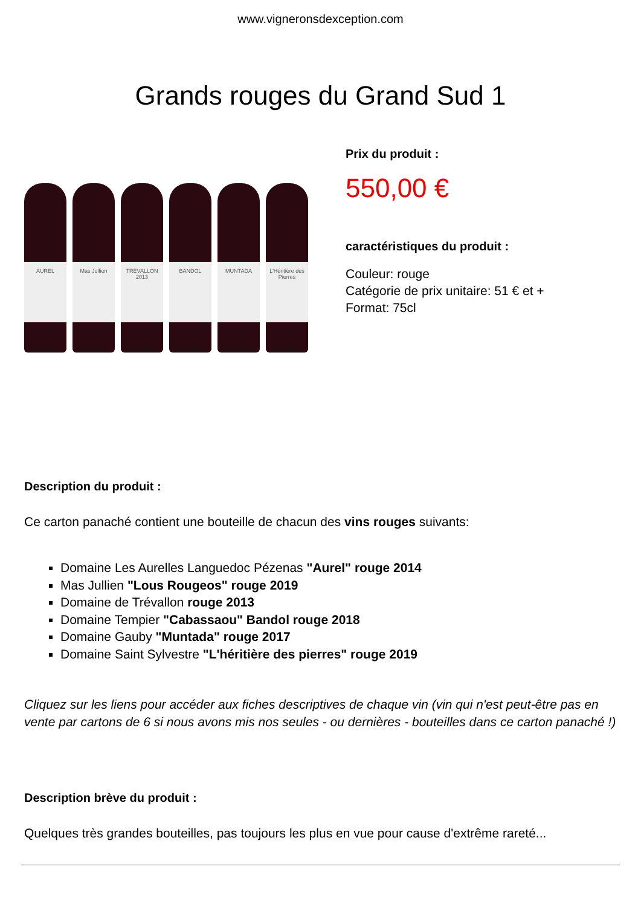www.vigneronsdexception.com
Grands rouges du Grand Sud 1
AUREL
Mas Jullien
TREVALLON 2013
BANDOL
MUNTADA
L'Héritière des Pierres
Prix du produit :
550,00 €
caractéristiques du produit :
Couleur: rouge
Catégorie de prix unitaire: 51 € et +
Format: 75cl
Description du produit :
Ce carton panaché contient une bouteille de chacun des vins rouges suivants:
Domaine Les Aurelles Languedoc Pézenas "Aurel" rouge 2014
Mas Jullien "Lous Rougeos" rouge 2019
Domaine de Trévallon rouge 2013
Domaine Tempier "Cabassaou" Bandol rouge 2018
Domaine Gauby "Muntada" rouge 2017
Domaine Saint Sylvestre "L'héritière des pierres" rouge 2019
Cliquez sur les liens pour accéder aux fiches descriptives de chaque vin (vin qui n'est peut-être pas en vente par cartons de 6 si nous avons mis nos seules - ou dernières - bouteilles dans ce carton panaché !)
Description brève du produit :
Quelques très grandes bouteilles, pas toujours les plus en vue pour cause d'extrême rareté...